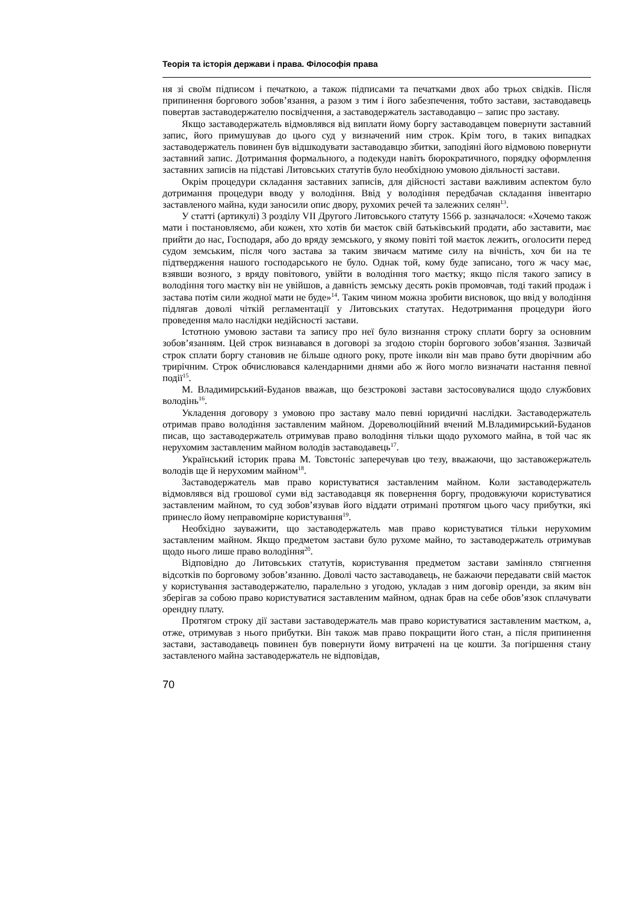Теорія та історія держави і права. Філософія права
ня зі своїм підписом і печаткою, а також підписами та печатками двох або трьох свідків. Після припинення боргового зобов’язання, а разом з тим і його забезпечення, тобто застави, заставодавець повертав заставодержателю посвідчення, а заставодержатель заставодавцю – запис про заставу.
Якщо заставодержатель відмовлявся від виплати йому боргу заставодавцем повернути заставний запис, його примушував до цього суд у визначений ним строк. Крім того, в таких випадках заставодержатель повинен був відшкодувати заставодавцю збитки, заподіяні його відмовою повернути заставний запис. Дотримання формального, а подекуди навіть бюрократичного, порядку оформлення заставних записів на підставі Литовських статутів було необхідною умовою діяльності застави.
Окрім процедури складання заставних записів, для дійсності застави важливим аспектом було дотримання процедури вводу у володіння. Ввід у володіння передбачав складання інвентарю заставленого майна, куди заносили опис двору, рухомих речей та залежних селян<sup>13</sup>.
У статті (артикулі) 3 розділу VII Другого Литовського статуту 1566 р. зазначалося: «Хочемо також мати і постановляємо, аби кожен, хто хотів би маєток свій батьківський продати, або заставити, має прийти до нас, Господаря, або до вряду земського, у якому повіті той маєток лежить, оголосити перед судом земським, після чого застава за таким звичаєм матиме силу на вічність, хоч би на те підтвердження нашого господарського не було. Однак той, кому буде записано, того ж часу має, взявши возного, з вряду повітового, увійти в володіння того маєтку; якщо після такого запису в володіння того маєтку він не увійшов, а давність земську десять років промовчав, тоді такий продаж і застава потім сили жодної мати не буде»<sup>14</sup>. Таким чином можна зробити висновок, що ввід у володіння підлягав доволі чіткій регламентації у Литовських статутах. Недотримання процедури його проведення мало наслідки недійсності застави.
Істотною умовою застави та запису про неї було визнання строку сплати боргу за основним зобов’язанням. Цей строк визнавався в договорі за згодою сторін боргового зобов’язання. Зазвичай строк сплати боргу становив не більше одного року, проте інколи він мав право бути дворічним або трирічним. Строк обчислювався календарними днями або ж його могло визначати настання певної події<sup>15</sup>.
М. Владимирський-Буданов вважав, що безстрокові застави застосовувалися щодо службових володінь<sup>16</sup>.
Укладення договору з умовою про заставу мало певні юридичні наслідки. Заставодержатель отримав право володіння заставленим майном. Дореволюційний вчений М.Владимирський-Буданов писав, що заставодержатель отримував право володіння тільки щодо рухомого майна, в той час як нерухомим заставленим майном володів заставодавець<sup>17</sup>.
Український історик права М. Товстоніс заперечував цю тезу, вважаючи, що заставожержатель володів ще й нерухомим майном<sup>18</sup>.
Заставодержатель мав право користуватися заставленим майном. Коли заставодержатель відмовлявся від грошової суми від заставодавця як повернення боргу, продовжуючи користуватися заставленим майном, то суд зобов’язував його віддати отримані протягом цього часу прибутки, які принесло йому неправомірне користування<sup>19</sup>.
Необхідно зауважити, що заставодержатель мав право користуватися тільки нерухомим заставленим майном. Якщо предметом застави було рухоме майно, то заставодержатель отримував щодо нього лише право володіння<sup>20</sup>.
Відповідно до Литовських статутів, користування предметом застави заміняло стягнення відсотків по борговому зобов’язанню. Доволі часто заставодавець, не бажаючи передавати свій маєток у користування заставодержателю, паралельно з угодою, укладав з ним договір оренди, за яким він зберігав за собою право користуватися заставленим майном, однак брав на себе обов’язок сплачувати орендну плату.
Протягом строку дії застави заставодержатель мав право користуватися заставленим маєтком, а, отже, отримував з нього прибутки. Він також мав право покращити його стан, а після припинення застави, заставодавець повинен був повернути йому витрачені на це кошти. За погіршення стану заставленого майна заставодержатель не відповідав,
70